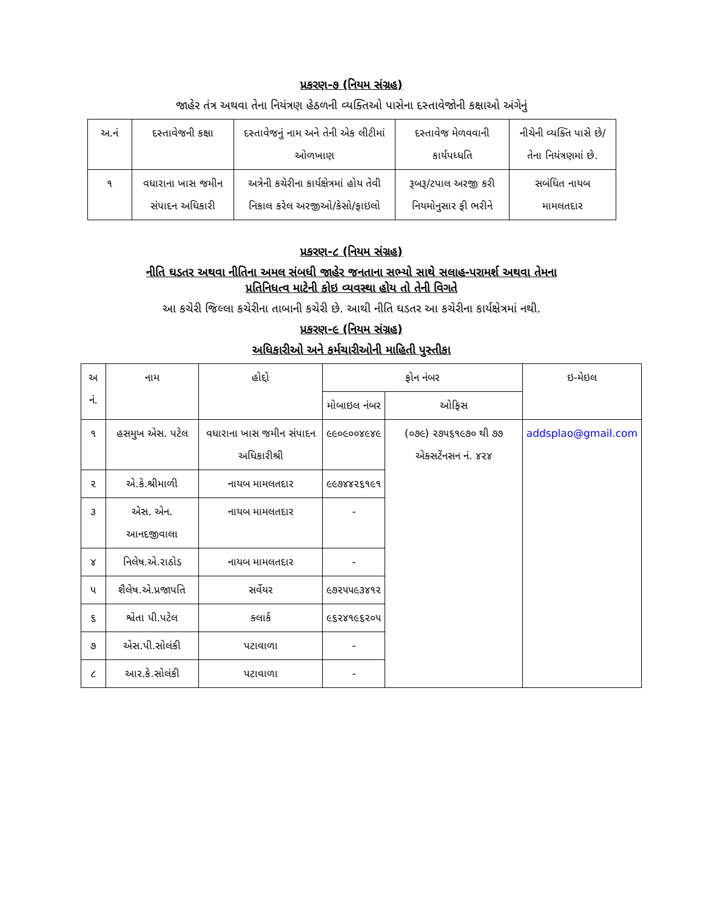પ્રકરણ-૭ (નિયમ સંગ્રહ)
જાહેર તંત્ર અથવા તેના નિયંત્રણ હેઠળની વ્યક્તિઓ પાસેના દસ્તાવેજોની કક્ષાઓ અંગેનું
| અ.નં | દસ્તાવેજની કક્ષા | દસ્તાવેજનું નામ અને તેની એક લીટીમાં ઓળખાણ | દસ્તાવેજ મેળવવાની કાર્યપધ્ધતિ | નીચેની વ્યક્તિ પાસે છે/તેના નિયંત્રણમાં છે. |
| --- | --- | --- | --- | --- |
| ૧ | વધારાના ખાસ જમીન સંપાદન અધિકારી | અત્રેની કચેરીના કાર્યક્ષેત્રમાં હોય તેવી નિકાલ કરેલ અરજીઓ/કેસો/ફાઇલો | રૂબરૂ/ટપાલ અરજી કરી નિયમોનુસાર ફી ભરીને | સબંધિત નાયબ મામલતદાર |
પ્રકરણ-૮ (નિયમ સંગ્રહ)
નીતિ ઘડતર અથવા નીતિના અમલ સંબધી જાહેર જનતાના સભ્યો સાથે સલાહ-પરામર્શ અથવા તેમના
પ્રતિનિધત્વ માટેની કોઇ વ્યવસ્થા હોય તો તેની વિગતે
આ કચેરી જિલ્લા કચેરીના તાબાની કચેરી છે. આથી નીતિ ઘડતર આ કચેરીના કાર્યક્ષેત્રમાં નથી.
પ્રકરણ-૯ (નિયમ સંગ્રહ)
અધિકારીઓ અને કર્મચારીઓની માહિતી પુસ્તીકા
| અ નં. | નામ | હોદ્દો | ફોન નંબર | | ઇ-મેઇલ |
| --- | --- | --- | --- | --- | --- |
| | | | મોબાઇલ નંબર | ઓફિસ | |
| ૧ | હસમુખ એસ. પટેલ | વધારાના ખાસ જમીન સંપાદન અધિકારીશ્રી | ૯૯૦૯૦૦૪૯૪૯ | (૦૭૯) ૨૭૫૬૧૯૭૦ થી ૭૭ એક્સટેંનસન નં. ૪૨૪ | addsplao@gmail.com |
| ૨ | એ.કે.શ્રીમાળી | નાયબ મામલતદાર | ૯૯૭૪૪૨૬૧૯૧ | | |
| ૩ | એસ. એન. આનદજીવાલા | નાયબ મામલતદાર | - | | |
| ૪ | નિલેષ.એ.રાઠોડ | નાયબ મામલતદાર | - | | |
| ૫ | શૈલેષ.એ.પ્રજાપતિ | સર્વેયર | ૯૭૨૫૫૯૩૪૧૨ | | |
| ૬ | શ્વેતા પી.પટેલ | ક્લાર્ક | ૯૬૨૪૧૯૬૨૦૫ | | |
| ૭ | એસ.પી.સોલંકી | પટાવાળા | - | | |
| ૮ | આર.કે.સોલંકી | પટાવાળા | - | | |